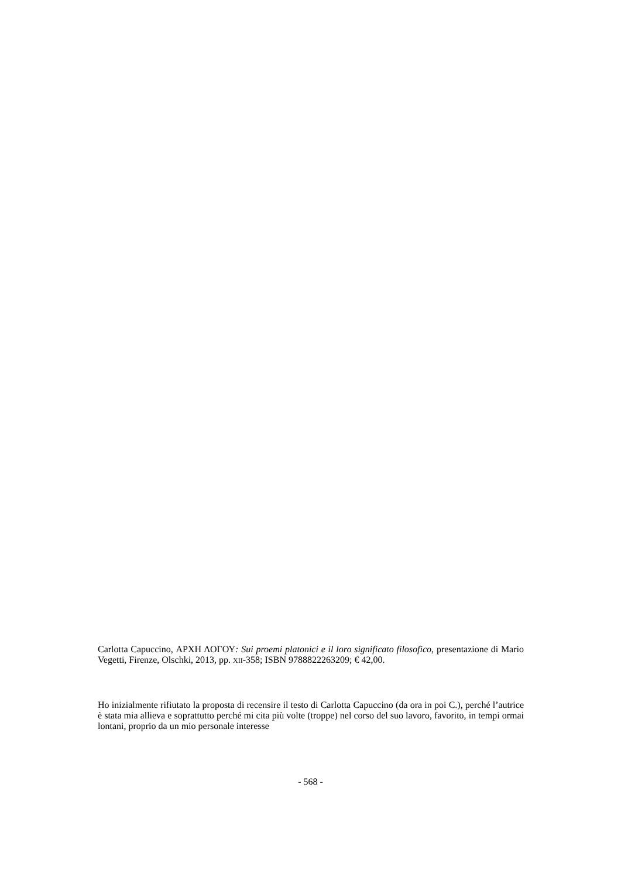Carlotta Capuccino, ΑΡΧΗ ΛΟΓΟΥ: Sui proemi platonici e il loro significato filosofico, presentazione di Mario Vegetti, Firenze, Olschki, 2013, pp. XII-358; ISBN 9788822263209; € 42,00.
Ho inizialmente rifiutato la proposta di recensire il testo di Carlotta Capuccino (da ora in poi C.), perché l’autrice è stata mia allieva e soprattutto perché mi cita più volte (troppe) nel corso del suo lavoro, favorito, in tempi ormai lontani, proprio da un mio personale interesse
- 568 -